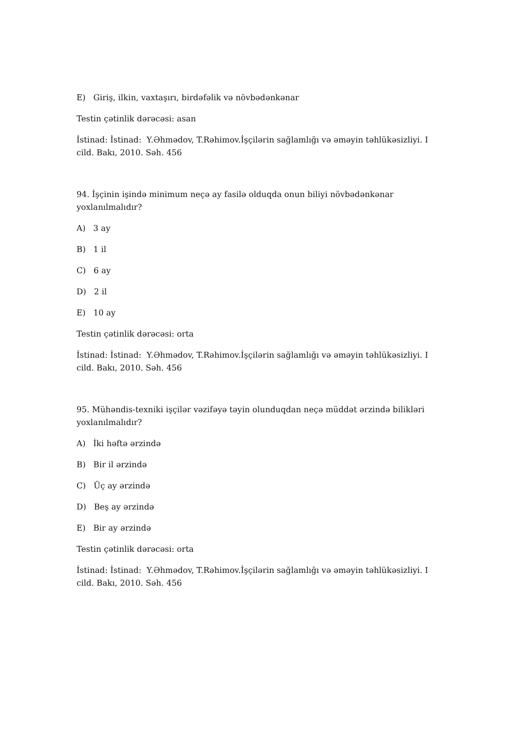E) Giriş, ilkin, vaxtaşırı, birdəfəlik və növbədənkənar
Testin çətinlik dərəcəsi: asan
İstinad: İstinad: Y.Əhmədov, T.Rəhimov.İşçilərin sağlamlığı və əməyin təhlükəsizliyi. I cild. Bakı, 2010. Səh. 456
94. İşçinin işində minimum neçə ay fasilə olduqda onun biliyi növbədənkənar yoxlanılmalıdır?
A) 3 ay
B) 1 il
C) 6 ay
D) 2 il
E) 10 ay
Testin çətinlik dərəcəsi: orta
İstinad: İstinad: Y.Əhmədov, T.Rəhimov.İşçilərin sağlamlığı və əməyin təhlükəsizliyi. I cild. Bakı, 2010. Səh. 456
95. Mühəndis-texniki işçilər vəzifəyə təyin olunduqdan neçə müddət ərzində bilikləri yoxlanılmalıdır?
A) İki həftə ərzində
B) Bir il ərzində
C) Üç ay ərzində
D) Beş ay ərzində
E) Bir ay ərzində
Testin çətinlik dərəcəsi: orta
İstinad: İstinad: Y.Əhmədov, T.Rəhimov.İşçilərin sağlamlığı və əməyin təhlükəsizliyi. I cild. Bakı, 2010. Səh. 456